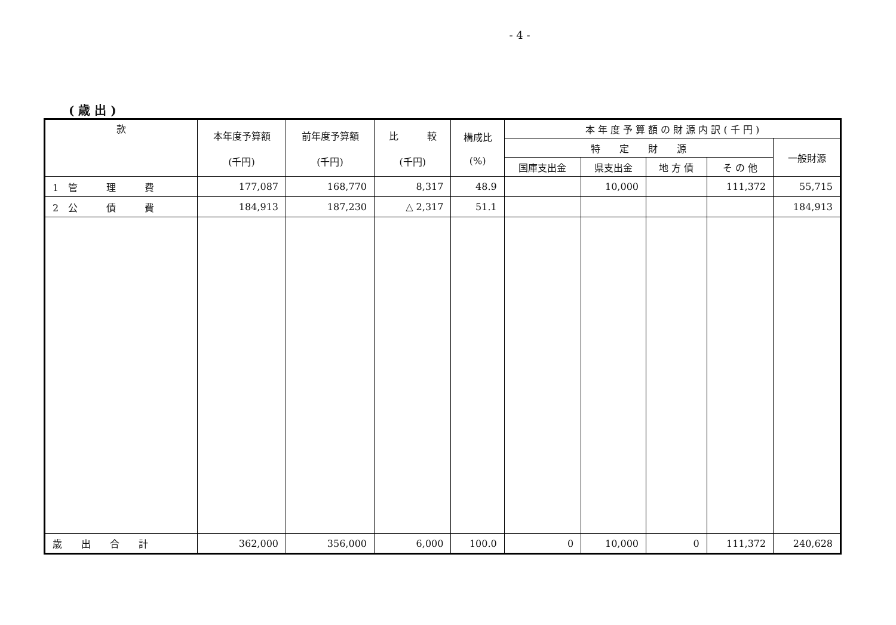- 4 -
( 歳 出 )
| 款 | 本年度予算額 (千円) | 前年度予算額 (千円) | 比 較 (千円) | 構成比 (%) | 本 年 度 予 算 額 の 財 源 内 訳 ( 千 円 ) | | | | |
| --- | --- | --- | --- | --- | --- | --- | --- | --- | --- |
| | | | | | 特 定 財 源 | | | | 一般財源 |
| | | | | | 国庫支出金 | 県支出金 | 地 方 債 | そ の 他 | |
| 1 管 理 費 | 177,087 | 168,770 | 8,317 | 48.9 | | 10,000 | | 111,372 | 55,715 |
| 2 公 債 費 | 184,913 | 187,230 | △ 2,317 | 51.1 | | | | | 184,913 |
| 歳 出 合 計 | 362,000 | 356,000 | 6,000 | 100.0 | 0 | 10,000 | 0 | 111,372 | 240,628 |